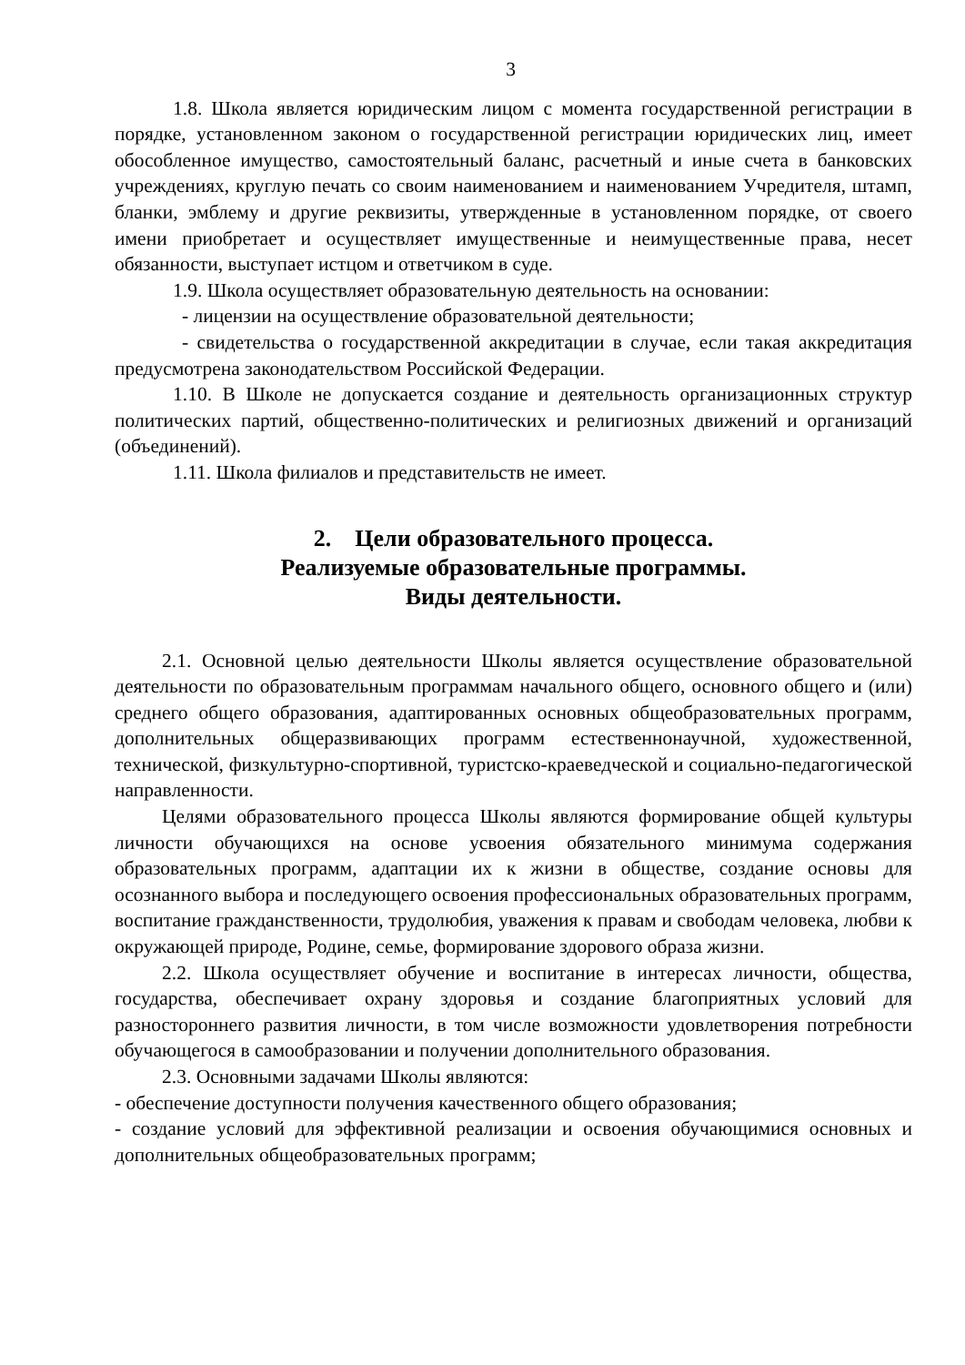3
1.8. Школа является юридическим лицом с момента государственной регистрации в порядке, установленном законом о государственной регистрации юридических лиц, имеет обособленное имущество, самостоятельный баланс, расчетный и иные счета в банковских учреждениях, круглую печать со своим наименованием и наименованием Учредителя, штамп, бланки, эмблему и другие реквизиты, утвержденные в установленном порядке, от своего имени приобретает и осуществляет имущественные и неимущественные права, несет обязанности, выступает истцом и ответчиком в суде.
1.9. Школа осуществляет образовательную деятельность на основании:
- лицензии на осуществление образовательной деятельности;
- свидетельства о государственной аккредитации в случае, если такая аккредитация предусмотрена законодательством Российской Федерации.
1.10. В Школе не допускается создание и деятельность организационных структур политических партий, общественно-политических и религиозных движений и организаций (объединений).
1.11. Школа филиалов и представительств не имеет.
2. Цели образовательного процесса.
Реализуемые образовательные программы.
Виды деятельности.
2.1. Основной целью деятельности Школы является осуществление образовательной деятельности по образовательным программам начального общего, основного общего и (или) среднего общего образования, адаптированных основных общеобразовательных программ, дополнительных общеразвивающих программ естественнонаучной, художественной, технической, физкультурно-спортивной, туристско-краеведческой и социально-педагогической направленности.
Целями образовательного процесса Школы являются формирование общей культуры личности обучающихся на основе усвоения обязательного минимума содержания образовательных программ, адаптации их к жизни в обществе, создание основы для осознанного выбора и последующего освоения профессиональных образовательных программ, воспитание гражданственности, трудолюбия, уважения к правам и свободам человека, любви к окружающей природе, Родине, семье, формирование здорового образа жизни.
2.2. Школа осуществляет обучение и воспитание в интересах личности, общества, государства, обеспечивает охрану здоровья и создание благоприятных условий для разностороннего развития личности, в том числе возможности удовлетворения потребности обучающегося в самообразовании и получении дополнительного образования.
2.3. Основными задачами Школы являются:
- обеспечение доступности получения качественного общего образования;
- создание условий для эффективной реализации и освоения обучающимися основных и дополнительных общеобразовательных программ;